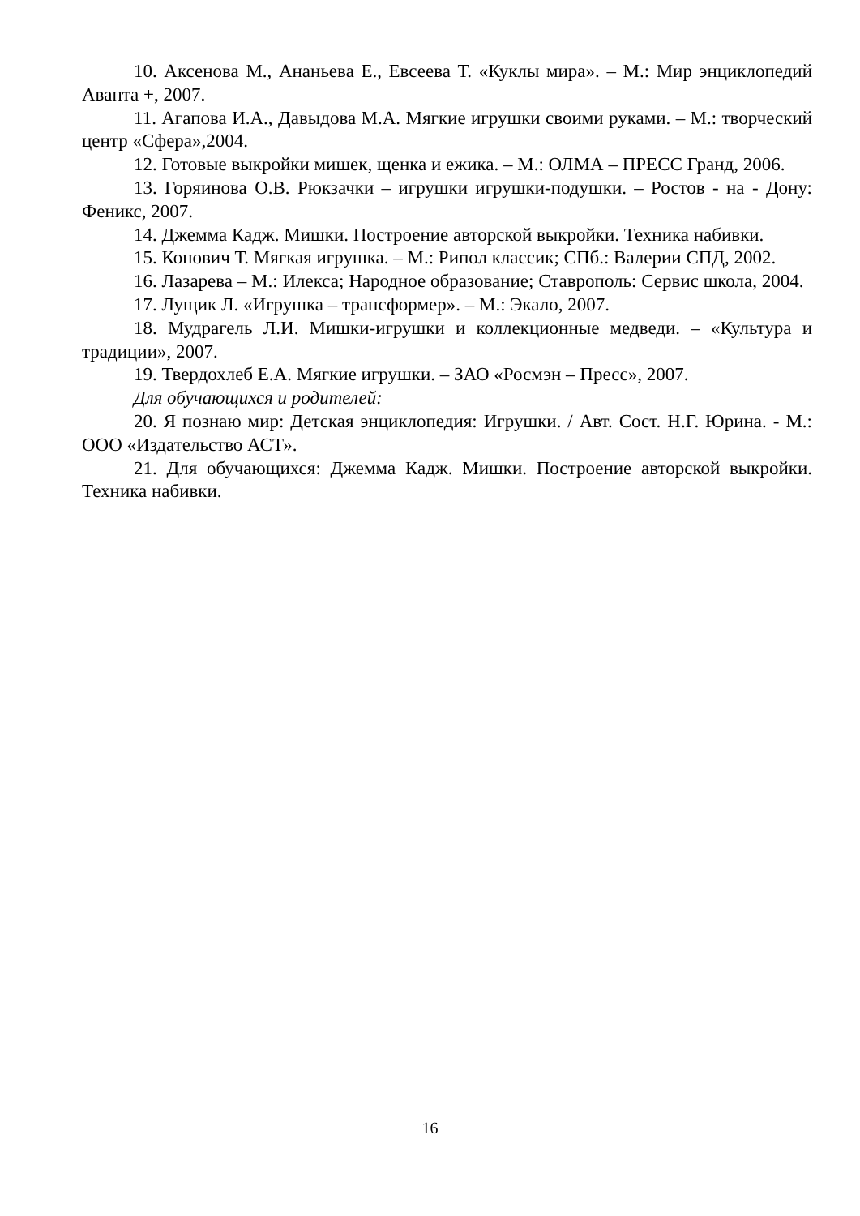10. Аксенова М., Ананьева Е., Евсеева Т. «Куклы мира». – М.: Мир энциклопедий Аванта +, 2007.
11. Агапова И.А., Давыдова М.А. Мягкие игрушки своими руками. – М.: творческий центр «Сфера»,2004.
12. Готовые выкройки мишек, щенка и ежика. – М.: ОЛМА – ПРЕСС Гранд, 2006.
13. Горяинова О.В. Рюкзачки – игрушки игрушки-подушки. – Ростов - на - Дону: Феникс, 2007.
14. Джемма Кадж. Мишки. Построение авторской выкройки. Техника набивки.
15. Конович Т. Мягкая игрушка. – М.: Рипол классик; СПб.: Валерии СПД, 2002.
16. Лазарева – М.: Илекса; Народное образование; Ставрополь: Сервис школа, 2004.
17. Лущик Л. «Игрушка – трансформер». – М.: Экало, 2007.
18. Мудрагель Л.И. Мишки-игрушки и коллекционные медведи. – «Культура и традиции», 2007.
19. Твердохлеб Е.А. Мягкие игрушки. – ЗАО «Росмэн – Пресс», 2007.
Для обучающихся и родителей:
20. Я познаю мир: Детская энциклопедия: Игрушки. / Авт. Сост. Н.Г. Юрина. - М.: ООО «Издательство АСТ».
21. Для обучающихся: Джемма Кадж. Мишки. Построение авторской выкройки. Техника набивки.
16